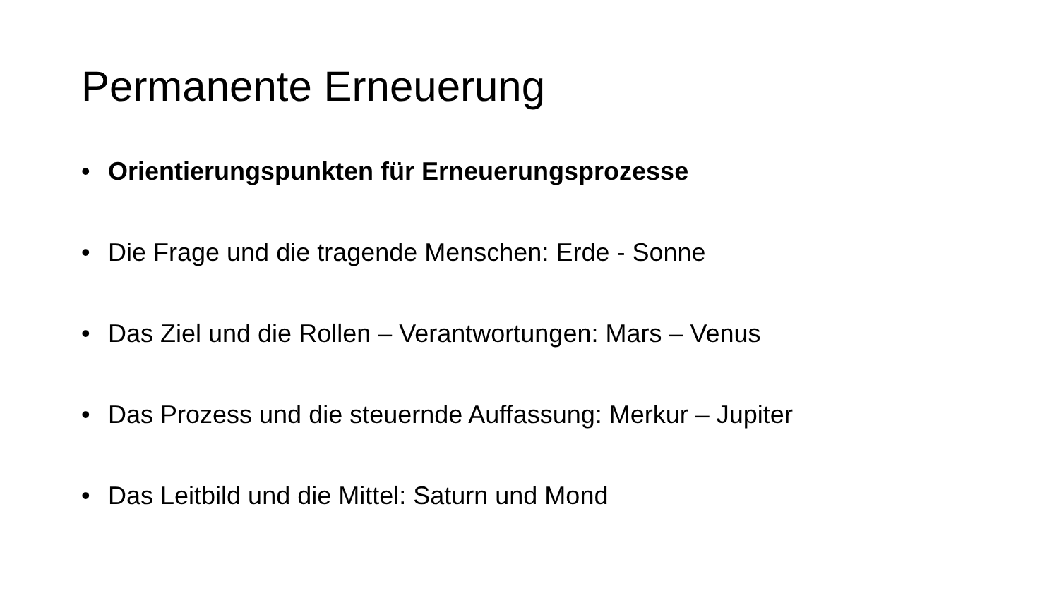Permanente Erneuerung
• Orientierungspunkten für Erneuerungsprozesse
• Die Frage und die tragende Menschen: Erde - Sonne
• Das Ziel und die Rollen – Verantwortungen: Mars – Venus
• Das Prozess und die steuernde Auffassung: Merkur – Jupiter
• Das Leitbild und die Mittel: Saturn und Mond